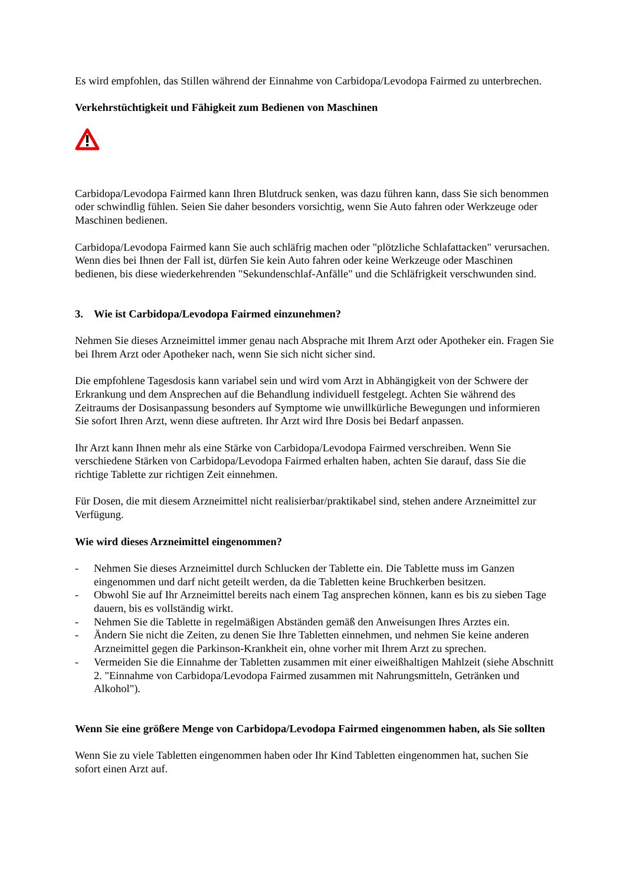Es wird empfohlen, das Stillen während der Einnahme von Carbidopa/Levodopa Fairmed zu unterbrechen.
Verkehrstüchtigkeit und Fähigkeit zum Bedienen von Maschinen
Carbidopa/Levodopa Fairmed kann Ihren Blutdruck senken, was dazu führen kann, dass Sie sich benommen oder schwindlig fühlen. Seien Sie daher besonders vorsichtig, wenn Sie Auto fahren oder Werkzeuge oder Maschinen bedienen.
Carbidopa/Levodopa Fairmed kann Sie auch schläfrig machen oder "plötzliche Schlafattacken" verursachen. Wenn dies bei Ihnen der Fall ist, dürfen Sie kein Auto fahren oder keine Werkzeuge oder Maschinen bedienen, bis diese wiederkehrenden "Sekundenschlaf-Anfälle" und die Schläfrigkeit verschwunden sind.
3. Wie ist Carbidopa/Levodopa Fairmed einzunehmen?
Nehmen Sie dieses Arzneimittel immer genau nach Absprache mit Ihrem Arzt oder Apotheker ein. Fragen Sie bei Ihrem Arzt oder Apotheker nach, wenn Sie sich nicht sicher sind.
Die empfohlene Tagesdosis kann variabel sein und wird vom Arzt in Abhängigkeit von der Schwere der Erkrankung und dem Ansprechen auf die Behandlung individuell festgelegt. Achten Sie während des Zeitraums der Dosisanpassung besonders auf Symptome wie unwillkürliche Bewegungen und informieren Sie sofort Ihren Arzt, wenn diese auftreten. Ihr Arzt wird Ihre Dosis bei Bedarf anpassen.
Ihr Arzt kann Ihnen mehr als eine Stärke von Carbidopa/Levodopa Fairmed verschreiben. Wenn Sie verschiedene Stärken von Carbidopa/Levodopa Fairmed erhalten haben, achten Sie darauf, dass Sie die richtige Tablette zur richtigen Zeit einnehmen.
Für Dosen, die mit diesem Arzneimittel nicht realisierbar/praktikabel sind, stehen andere Arzneimittel zur Verfügung.
Wie wird dieses Arzneimittel eingenommen?
- Nehmen Sie dieses Arzneimittel durch Schlucken der Tablette ein. Die Tablette muss im Ganzen eingenommen und darf nicht geteilt werden, da die Tabletten keine Bruchkerben besitzen.
- Obwohl Sie auf Ihr Arzneimittel bereits nach einem Tag ansprechen können, kann es bis zu sieben Tage dauern, bis es vollständig wirkt.
- Nehmen Sie die Tablette in regelmäßigen Abständen gemäß den Anweisungen Ihres Arztes ein.
- Ändern Sie nicht die Zeiten, zu denen Sie Ihre Tabletten einnehmen, und nehmen Sie keine anderen Arzneimittel gegen die Parkinson-Krankheit ein, ohne vorher mit Ihrem Arzt zu sprechen.
- Vermeiden Sie die Einnahme der Tabletten zusammen mit einer eiweißhaltigen Mahlzeit (siehe Abschnitt 2. "Einnahme von Carbidopa/Levodopa Fairmed zusammen mit Nahrungsmitteln, Getränken und Alkohol").
Wenn Sie eine größere Menge von Carbidopa/Levodopa Fairmed eingenommen haben, als Sie sollten
Wenn Sie zu viele Tabletten eingenommen haben oder Ihr Kind Tabletten eingenommen hat, suchen Sie sofort einen Arzt auf.